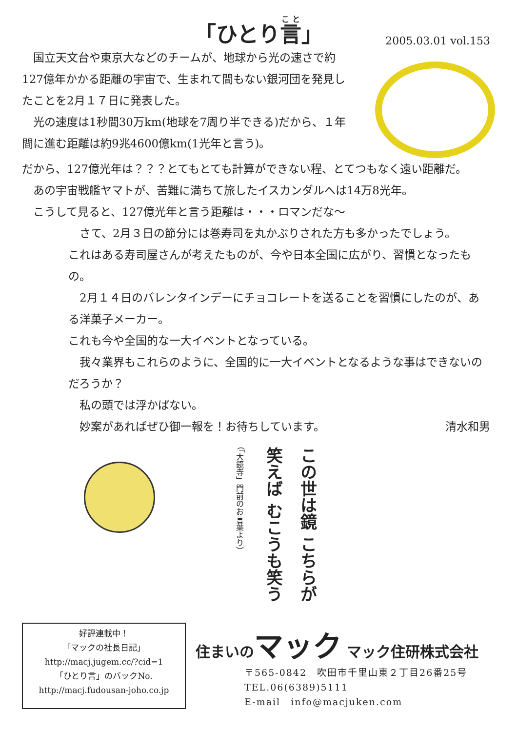「ひとり言」
2005.03.01 vol.153
　国立天文台や東京大などのチームが、地球から光の速さで約127億年かかる距離の宇宙で、生まれて間もない銀河団を発見したことを2月１７日に発表した。
　光の速度は1秒間30万km(地球を7周り半できる)だから、１年間に進む距離は約9兆4600億km(1光年と言う)。
だから、127億光年は？？？とてもとても計算ができない程、とてつもなく遠い距離だ。
　あの宇宙戦艦ヤマトが、苦難に満ちて旅したイスカンダルへは14万8光年。
　こうして見ると、127億光年と言う距離は・・・ロマンだな～
　さて、2月３日の節分には巻寿司を丸かぶりされた方も多かったでしょう。
これはある寿司屋さんが考えたものが、今や日本全国に広がり、習慣となったもの。
　2月１４日のバレンタインデーにチョコレートを送ることを習慣にしたのが、ある洋菓子メーカー。
これも今や全国的な一大イベントとなっている。
　我々業界もこれらのように、全国的に一大イベントとなるような事はできないのだろうか？
　私の頭では浮かばない。
　妙案があればぜひ御一報を！お待ちしています。 清水和男
この世は鏡 こちらが笑えば むこうも笑う （「大鏡寺」門前のお言葉より）
好評連載中！
「マックの社長日記」
http://macj.jugem.cc/?cid=1
「ひとり言」のバックNo.
http://macj.fudousan-joho.co.jp
住まいのマック マック住研株式会社
〒565-0842　吹田市千里山東２丁目26番25号
TEL.06(6389)5111
E-mail　info@macjuken.com